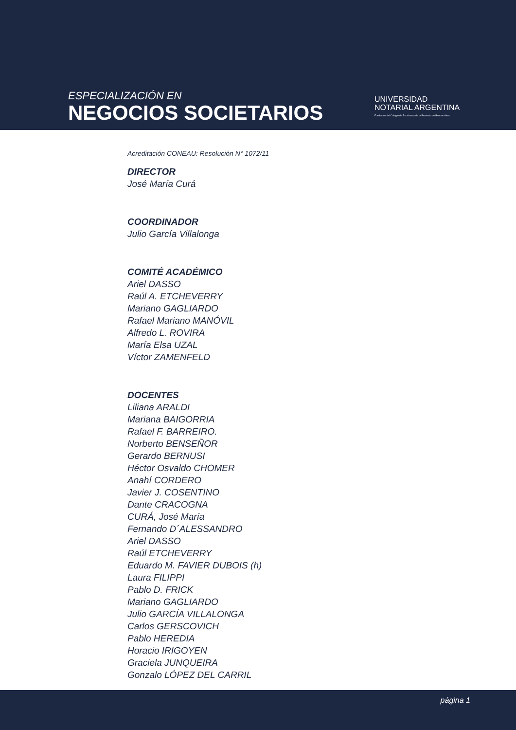ESPECIALIZACIÓN EN
NEGOCIOS SOCIETARIOS
UNIVERSIDAD
NOTARIAL ARGENTINA
Fundación del Colegio de Escribanos de la Provincia de Buenos Aires
Acreditación CONEAU: Resolución N° 1072/11
DIRECTOR
José María Curá
COORDINADOR
Julio García Villalonga
COMITÉ ACADÉMICO
Ariel DASSO
Raúl A. ETCHEVERRY
Mariano GAGLIARDO
Rafael Mariano MANÓVIL
Alfredo L. ROVIRA
María Elsa UZAL
Víctor ZAMENFELD
DOCENTES
Liliana ARALDI
Mariana BAIGORRIA
Rafael F. BARREIRO.
Norberto BENSEÑOR
Gerardo BERNUSI
Héctor Osvaldo CHOMER
Anahí CORDERO
Javier J. COSENTINO
Dante CRACOGNA
CURÁ, José María
Fernando D´ALESSANDRO
Ariel DASSO
Raúl ETCHEVERRY
Eduardo M. FAVIER DUBOIS (h)
Laura FILIPPI
Pablo D. FRICK
Mariano GAGLIARDO
Julio GARCÍA VILLALONGA
Carlos GERSCOVICH
Pablo HEREDIA
Horacio IRIGOYEN
Graciela JUNQUEIRA
Gonzalo LÓPEZ DEL CARRIL
página 1